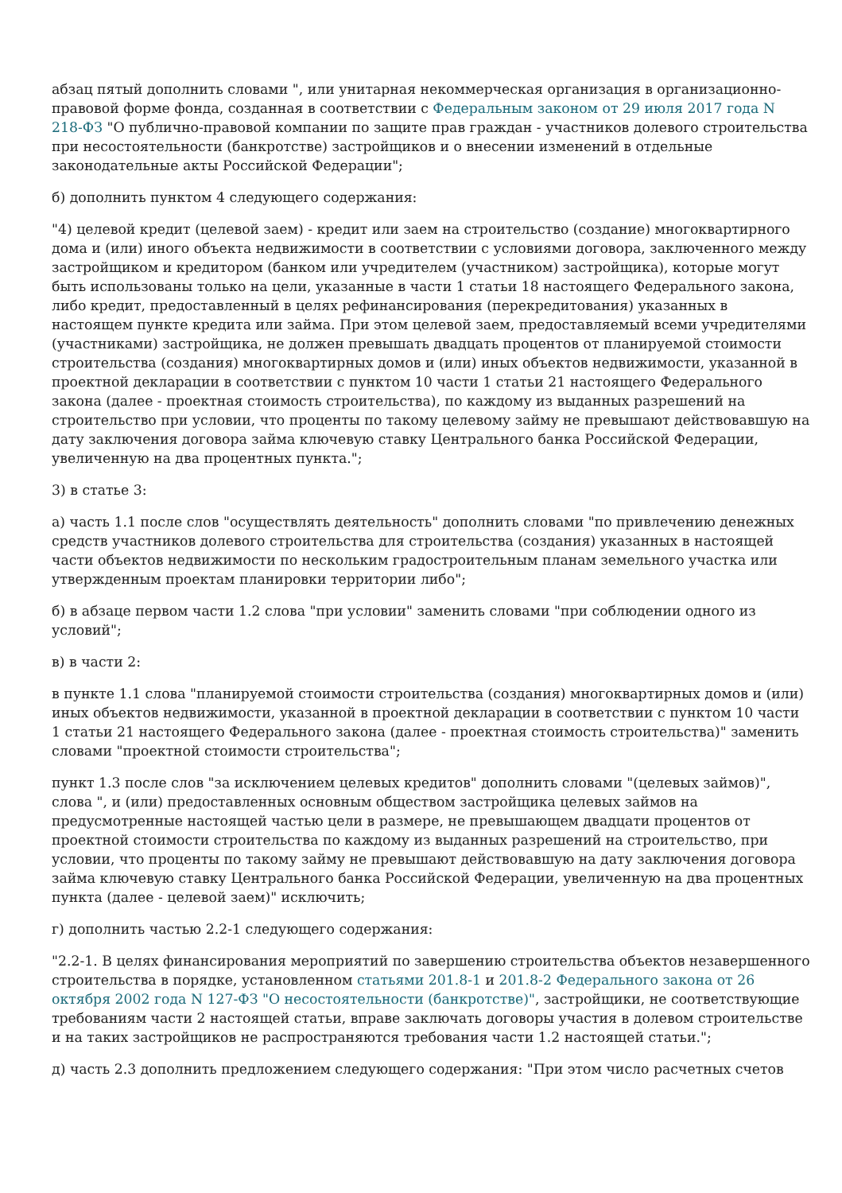абзац пятый дополнить словами ", или унитарная некоммерческая организация в организационно-правовой форме фонда, созданная в соответствии с Федеральным законом от 29 июля 2017 года N 218-ФЗ "О публично-правовой компании по защите прав граждан - участников долевого строительства при несостоятельности (банкротстве) застройщиков и о внесении изменений в отдельные законодательные акты Российской Федерации";
б) дополнить пунктом 4 следующего содержания:
"4) целевой кредит (целевой заем) - кредит или заем на строительство (создание) многоквартирного дома и (или) иного объекта недвижимости в соответствии с условиями договора, заключенного между застройщиком и кредитором (банком или учредителем (участником) застройщика), которые могут быть использованы только на цели, указанные в части 1 статьи 18 настоящего Федерального закона, либо кредит, предоставленный в целях рефинансирования (перекредитования) указанных в настоящем пункте кредита или займа. При этом целевой заем, предоставляемый всеми учредителями (участниками) застройщика, не должен превышать двадцать процентов от планируемой стоимости строительства (создания) многоквартирных домов и (или) иных объектов недвижимости, указанной в проектной декларации в соответствии с пунктом 10 части 1 статьи 21 настоящего Федерального закона (далее - проектная стоимость строительства), по каждому из выданных разрешений на строительство при условии, что проценты по такому целевому займу не превышают действовавшую на дату заключения договора займа ключевую ставку Центрального банка Российской Федерации, увеличенную на два процентных пункта.";
3) в статье 3:
а) часть 1.1 после слов "осуществлять деятельность" дополнить словами "по привлечению денежных средств участников долевого строительства для строительства (создания) указанных в настоящей части объектов недвижимости по нескольким градостроительным планам земельного участка или утвержденным проектам планировки территории либо";
б) в абзаце первом части 1.2 слова "при условии" заменить словами "при соблюдении одного из условий";
в) в части 2:
в пункте 1.1 слова "планируемой стоимости строительства (создания) многоквартирных домов и (или) иных объектов недвижимости, указанной в проектной декларации в соответствии с пунктом 10 части 1 статьи 21 настоящего Федерального закона (далее - проектная стоимость строительства)" заменить словами "проектной стоимости строительства";
пункт 1.3 после слов "за исключением целевых кредитов" дополнить словами "(целевых займов)", слова ", и (или) предоставленных основным обществом застройщика целевых займов на предусмотренные настоящей частью цели в размере, не превышающем двадцати процентов от проектной стоимости строительства по каждому из выданных разрешений на строительство, при условии, что проценты по такому займу не превышают действовавшую на дату заключения договора займа ключевую ставку Центрального банка Российской Федерации, увеличенную на два процентных пункта (далее - целевой заем)" исключить;
г) дополнить частью 2.2-1 следующего содержания:
"2.2-1. В целях финансирования мероприятий по завершению строительства объектов незавершенного строительства в порядке, установленном статьями 201.8-1 и 201.8-2 Федерального закона от 26 октября 2002 года N 127-ФЗ "О несостоятельности (банкротстве)", застройщики, не соответствующие требованиям части 2 настоящей статьи, вправе заключать договоры участия в долевом строительстве и на таких застройщиков не распространяются требования части 1.2 настоящей статьи.";
д) часть 2.3 дополнить предложением следующего содержания: "При этом число расчетных счетов